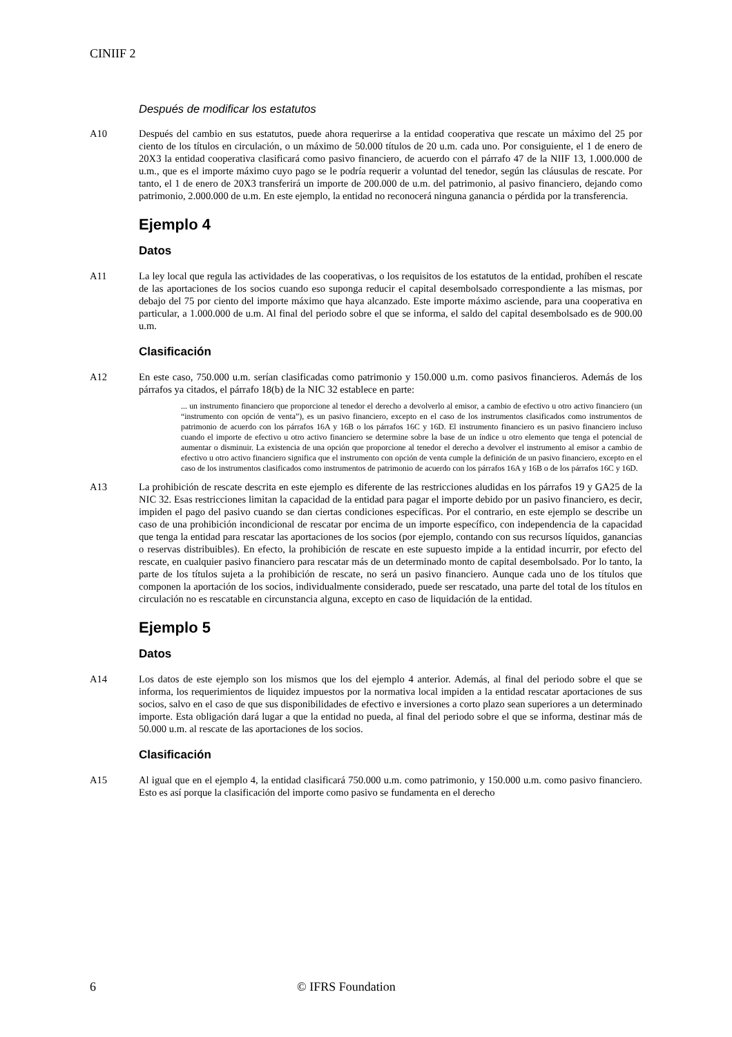CINIIF 2
Después de modificar los estatutos
A10 Después del cambio en sus estatutos, puede ahora requerirse a la entidad cooperativa que rescate un máximo del 25 por ciento de los títulos en circulación, o un máximo de 50.000 títulos de 20 u.m. cada uno. Por consiguiente, el 1 de enero de 20X3 la entidad cooperativa clasificará como pasivo financiero, de acuerdo con el párrafo 47 de la NIIF 13, 1.000.000 de u.m., que es el importe máximo cuyo pago se le podría requerir a voluntad del tenedor, según las cláusulas de rescate. Por tanto, el 1 de enero de 20X3 transferirá un importe de 200.000 de u.m. del patrimonio, al pasivo financiero, dejando como patrimonio, 2.000.000 de u.m. En este ejemplo, la entidad no reconocerá ninguna ganancia o pérdida por la transferencia.
Ejemplo 4
Datos
A11 La ley local que regula las actividades de las cooperativas, o los requisitos de los estatutos de la entidad, prohíben el rescate de las aportaciones de los socios cuando eso suponga reducir el capital desembolsado correspondiente a las mismas, por debajo del 75 por ciento del importe máximo que haya alcanzado. Este importe máximo asciende, para una cooperativa en particular, a 1.000.000 de u.m. Al final del periodo sobre el que se informa, el saldo del capital desembolsado es de 900.00 u.m.
Clasificación
A12 En este caso, 750.000 u.m. serían clasificadas como patrimonio y 150.000 u.m. como pasivos financieros. Además de los párrafos ya citados, el párrafo 18(b) de la NIC 32 establece en parte:
... un instrumento financiero que proporcione al tenedor el derecho a devolverlo al emisor, a cambio de efectivo u otro activo financiero (un “instrumento con opción de venta”), es un pasivo financiero, excepto en el caso de los instrumentos clasificados como instrumentos de patrimonio de acuerdo con los párrafos 16A y 16B o los párrafos 16C y 16D. El instrumento financiero es un pasivo financiero incluso cuando el importe de efectivo u otro activo financiero se determine sobre la base de un índice u otro elemento que tenga el potencial de aumentar o disminuir. La existencia de una opción que proporcione al tenedor el derecho a devolver el instrumento al emisor a cambio de efectivo u otro activo financiero significa que el instrumento con opción de venta cumple la definición de un pasivo financiero, excepto en el caso de los instrumentos clasificados como instrumentos de patrimonio de acuerdo con los párrafos 16A y 16B o de los párrafos 16C y 16D.
A13 La prohibición de rescate descrita en este ejemplo es diferente de las restricciones aludidas en los párrafos 19 y GA25 de la NIC 32. Esas restricciones limitan la capacidad de la entidad para pagar el importe debido por un pasivo financiero, es decir, impiden el pago del pasivo cuando se dan ciertas condiciones específicas. Por el contrario, en este ejemplo se describe un caso de una prohibición incondicional de rescatar por encima de un importe específico, con independencia de la capacidad que tenga la entidad para rescatar las aportaciones de los socios (por ejemplo, contando con sus recursos líquidos, ganancias o reservas distribuibles). En efecto, la prohibición de rescate en este supuesto impide a la entidad incurrir, por efecto del rescate, en cualquier pasivo financiero para rescatar más de un determinado monto de capital desembolsado. Por lo tanto, la parte de los títulos sujeta a la prohibición de rescate, no será un pasivo financiero. Aunque cada uno de los títulos que componen la aportación de los socios, individualmente considerado, puede ser rescatado, una parte del total de los títulos en circulación no es rescatable en circunstancia alguna, excepto en caso de liquidación de la entidad.
Ejemplo 5
Datos
A14 Los datos de este ejemplo son los mismos que los del ejemplo 4 anterior. Además, al final del periodo sobre el que se informa, los requerimientos de liquidez impuestos por la normativa local impiden a la entidad rescatar aportaciones de sus socios, salvo en el caso de que sus disponibilidades de efectivo e inversiones a corto plazo sean superiores a un determinado importe. Esta obligación dará lugar a que la entidad no pueda, al final del periodo sobre el que se informa, destinar más de 50.000 u.m. al rescate de las aportaciones de los socios.
Clasificación
A15 Al igual que en el ejemplo 4, la entidad clasificará 750.000 u.m. como patrimonio, y 150.000 u.m. como pasivo financiero. Esto es así porque la clasificación del importe como pasivo se fundamenta en el derecho
6 © IFRS Foundation